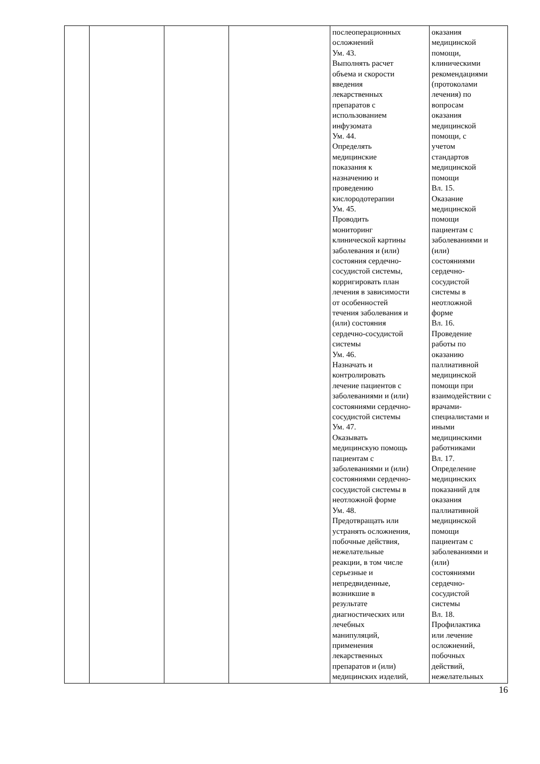| | | | | послеоперационных осложнений Ум. 43. Выполнять расчет объема и скорости введения лекарственных препаратов с использованием инфузомата Ум. 44. Определять медицинские показания к назначению и проведению кислородотерапии Ум. 45. Проводить мониторинг клинической картины заболевания и (или) состояния сердечно- сосудистой системы, корригировать план лечения в зависимости от особенностей течения заболевания и (или) состояния сердечно-сосудистой системы Ум. 46. Назначать и контролировать лечение пациентов с заболеваниями и (или) состояниями сердечно- сосудистой системы Ум. 47. Оказывать медицинскую помощь пациентам с заболеваниями и (или) состояниями сердечно- сосудистой системы в неотложной форме Ум. 48. Предотвращать или устранять осложнения, побочные действия, нежелательные реакции, в том числе серьезные и непредвиденные, возникшие в результате диагностических или лечебных манипуляций, применения лекарственных препаратов и (или) медицинских изделий, | оказания медицинской помощи, клиническими рекомендациями (протоколами лечения) по вопросам оказания медицинской помощи, с учетом стандартов медицинской помощи Вл. 15. Оказание медицинской помощи пациентам с заболеваниями и (или) состояниями сердечно- сосудистой системы в неотложной форме Вл. 16. Проведение работы по оказанию паллиативной медицинской помощи при взаимодействии с врачами- специалистами и иными медицинскими работниками Вл. 17. Определение медицинских показаний для оказания паллиативной медицинской помощи пациентам с заболеваниями и (или) состояниями сердечно- сосудистой системы Вл. 18. Профилактика или лечение осложнений, побочных действий, нежелательных |
16